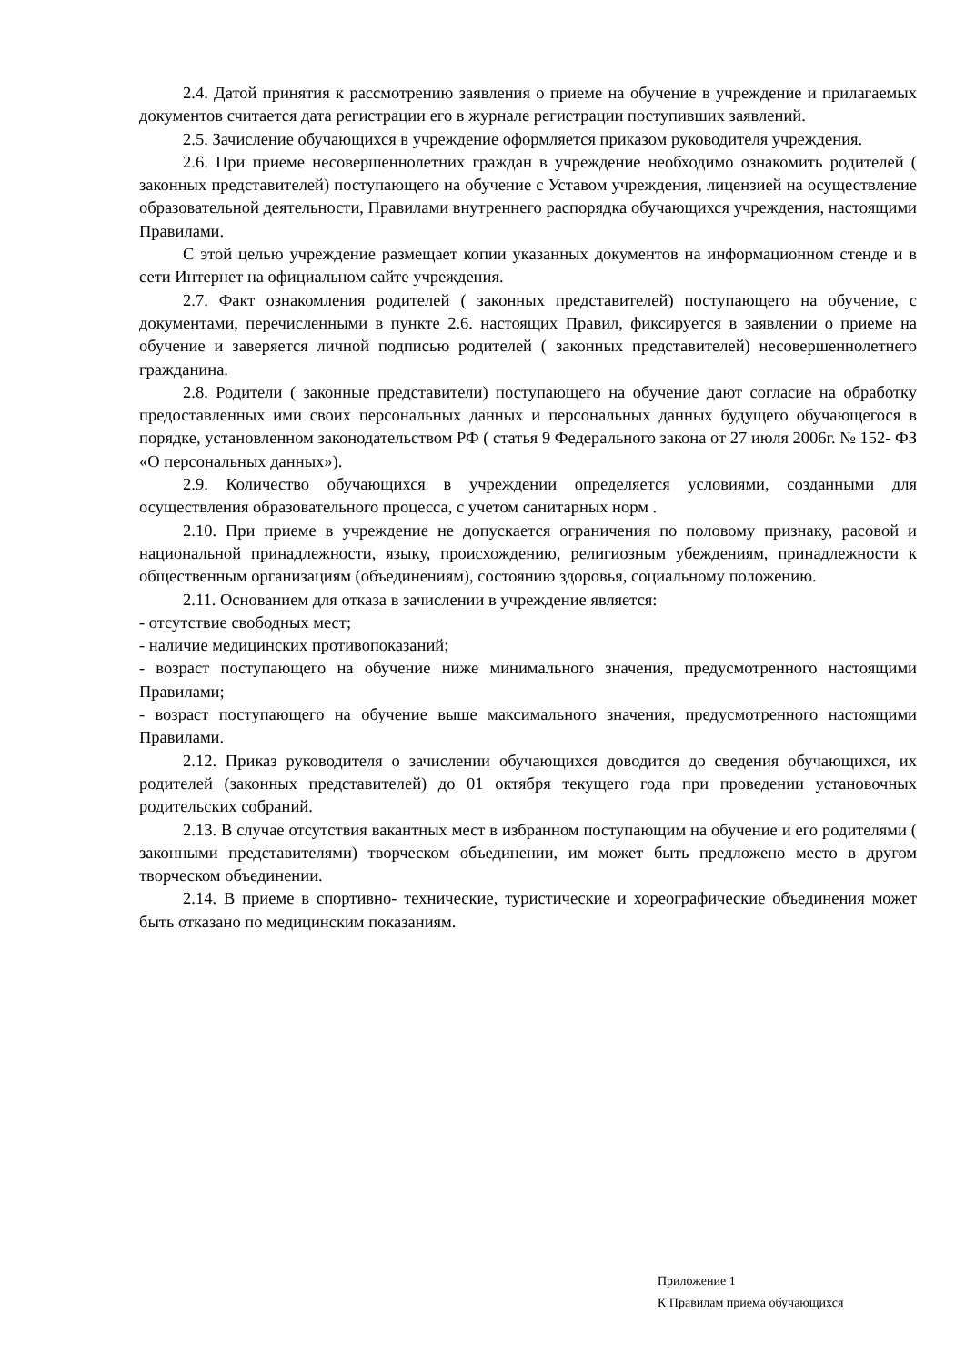2.4. Датой принятия к рассмотрению заявления о приеме на обучение в учреждение и прилагаемых документов считается дата регистрации его в журнале регистрации поступивших заявлений.
2.5. Зачисление обучающихся в учреждение оформляется приказом руководителя учреждения.
2.6. При приеме несовершеннолетних граждан в учреждение необходимо ознакомить родителей ( законных представителей) поступающего на обучение с Уставом учреждения, лицензией на осуществление образовательной деятельности, Правилами внутреннего распорядка обучающихся учреждения, настоящими Правилами.
С этой целью учреждение размещает копии указанных документов на информационном стенде и в сети Интернет на официальном сайте учреждения.
2.7. Факт ознакомления родителей ( законных представителей) поступающего на обучение, с документами, перечисленными в пункте 2.6. настоящих Правил, фиксируется в заявлении о приеме на обучение и заверяется личной подписью родителей ( законных представителей) несовершеннолетнего гражданина.
2.8. Родители ( законные представители) поступающего на обучение дают согласие на обработку предоставленных ими своих персональных данных и персональных данных будущего обучающегося в порядке, установленном законодательством РФ ( статья 9 Федерального закона от 27 июля 2006г. № 152- ФЗ «О персональных данных»).
2.9. Количество обучающихся в учреждении определяется условиями, созданными для осуществления образовательного процесса, с учетом санитарных норм .
2.10. При приеме в учреждение не допускается ограничения по половому признаку, расовой и национальной принадлежности, языку, происхождению, религиозным убеждениям, принадлежности к общественным организациям (объединениям), состоянию здоровья, социальному положению.
2.11. Основанием для отказа в зачислении в учреждение является:
- отсутствие свободных мест;
- наличие медицинских противопоказаний;
- возраст поступающего на обучение ниже минимального значения, предусмотренного настоящими Правилами;
- возраст поступающего на обучение выше максимального значения, предусмотренного настоящими Правилами.
2.12. Приказ руководителя о зачислении обучающихся доводится до сведения обучающихся, их родителей (законных представителей) до 01 октября текущего года при проведении установочных родительских собраний.
2.13. В случае отсутствия вакантных мест в избранном поступающим на обучение и его родителями ( законными представителями) творческом объединении, им может быть предложено место в другом творческом объединении.
2.14. В приеме в спортивно- технические, туристические и хореографические объединения может быть отказано по медицинским показаниям.
Приложение 1
К Правилам приема обучающихся